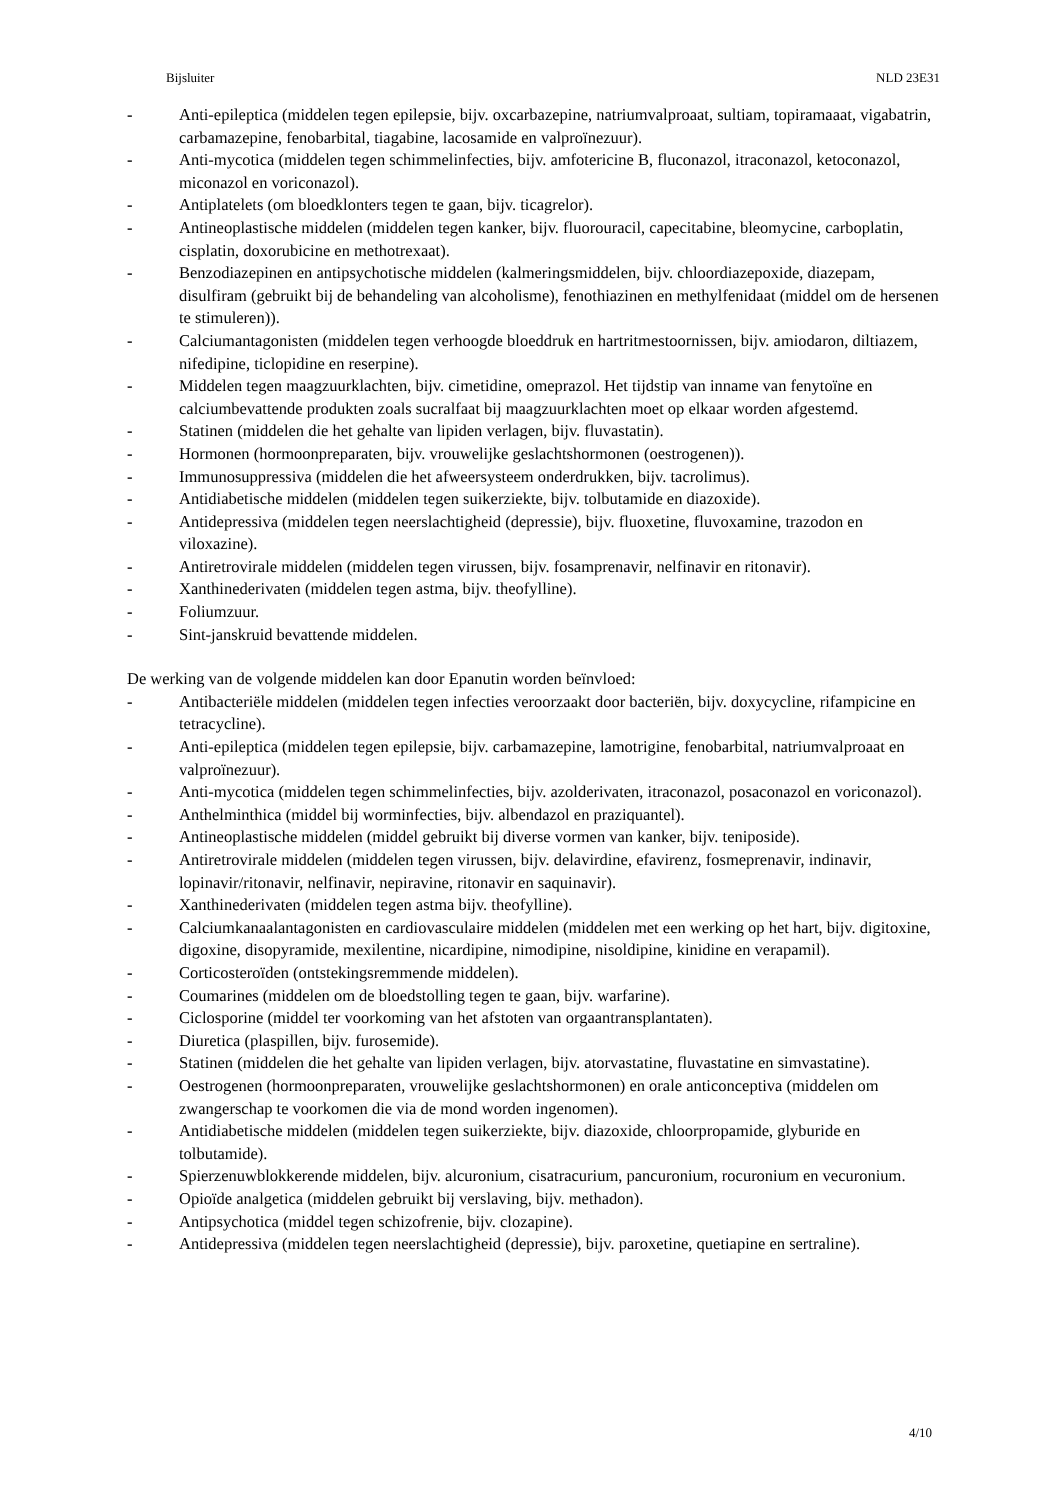Bijsluiter NLD 23E31
- Anti-epileptica (middelen tegen epilepsie, bijv. oxcarbazepine, natriumvalproaat, sultiam, topiramaaat, vigabatrin, carbamazepine, fenobarbital, tiagabine, lacosamide en valproïnezuur).
- Anti-mycotica (middelen tegen schimmelinfecties, bijv. amfotericine B, fluconazol, itraconazol, ketoconazol, miconazol en voriconazol).
- Antiplatelets (om bloedklonters tegen te gaan, bijv. ticagrelor).
- Antineoplastische middelen (middelen tegen kanker, bijv. fluorouracil, capecitabine, bleomycine, carboplatin, cisplatin, doxorubicine en methotrexaat).
- Benzodiazepinen en antipsychotische middelen (kalmeringsmiddelen, bijv. chloordiazepoxide, diazepam, disulfiram (gebruikt bij de behandeling van alcoholisme), fenothiazinen en methylfenidaat (middel om de hersenen te stimuleren)).
- Calciumantagonisten (middelen tegen verhoogde bloeddruk en hartritmestoornissen, bijv. amiodaron, diltiazem, nifedipine, ticlopidine en reserpine).
- Middelen tegen maagzuurklachten, bijv. cimetidine, omeprazol. Het tijdstip van inname van fenytoïne en calciumbevattende produkten zoals sucralfaat bij maagzuurklachten moet op elkaar worden afgestemd.
- Statinen (middelen die het gehalte van lipiden verlagen, bijv. fluvastatin).
- Hormonen (hormoonpreparaten, bijv. vrouwelijke geslachtshormonen (oestrogenen)).
- Immunosuppressiva (middelen die het afweersysteem onderdrukken, bijv. tacrolimus).
- Antidiabetische middelen (middelen tegen suikerziekte, bijv. tolbutamide en diazoxide).
- Antidepressiva (middelen tegen neerslachtigheid (depressie), bijv. fluoxetine, fluvoxamine, trazodon en viloxazine).
- Antiretrovirale middelen (middelen tegen virussen, bijv. fosamprenavir, nelfinavir en ritonavir).
- Xanthinederivaten (middelen tegen astma, bijv. theofylline).
- Foliumzuur.
- Sint-janskruid bevattende middelen.
De werking van de volgende middelen kan door Epanutin worden beïnvloed:
- Antibacteriële middelen (middelen tegen infecties veroorzaakt door bacteriën, bijv. doxycycline, rifampicine en tetracycline).
- Anti-epileptica (middelen tegen epilepsie, bijv. carbamazepine, lamotrigine, fenobarbital, natriumvalproaat en valproïnezuur).
- Anti-mycotica (middelen tegen schimmelinfecties, bijv. azolderivaten, itraconazol, posaconazol en voriconazol).
- Anthelminthica (middel bij worminfecties, bijv. albendazol en praziquantel).
- Antineoplastische middelen (middel gebruikt bij diverse vormen van kanker, bijv. teniposide).
- Antiretrovirale middelen (middelen tegen virussen, bijv. delavirdine, efavirenz, fosmeprenavir, indinavir, lopinavir/ritonavir, nelfinavir, nepiravine, ritonavir en saquinavir).
- Xanthinederivaten (middelen tegen astma bijv. theofylline).
- Calciumkanaalantagonisten en cardiovasculaire middelen (middelen met een werking op het hart, bijv. digitoxine, digoxine, disopyramide, mexilentine, nicardipine, nimodipine, nisoldipine, kinidine en verapamil).
- Corticosteroïden (ontstekingsremmende middelen).
- Coumarines (middelen om de bloedstolling tegen te gaan, bijv. warfarine).
- Ciclosporine (middel ter voorkoming van het afstoten van orgaantransplantaten).
- Diuretica (plaspillen, bijv. furosemide).
- Statinen (middelen die het gehalte van lipiden verlagen, bijv. atorvastatine, fluvastatine en simvastatine).
- Oestrogenen (hormoonpreparaten, vrouwelijke geslachtshormonen) en orale anticonceptiva (middelen om zwangerschap te voorkomen die via de mond worden ingenomen).
- Antidiabetische middelen (middelen tegen suikerziekte, bijv. diazoxide, chloorpropamide, glyburide en tolbutamide).
- Spierzenuwblokkerende middelen, bijv. alcuronium, cisatracurium, pancuronium, rocuronium en vecuronium.
- Opioïde analgetica (middelen gebruikt bij verslaving, bijv. methadon).
- Antipsychotica (middel tegen schizofrenie, bijv. clozapine).
- Antidepressiva (middelen tegen neerslachtigheid (depressie), bijv. paroxetine, quetiapine en sertraline).
4/10